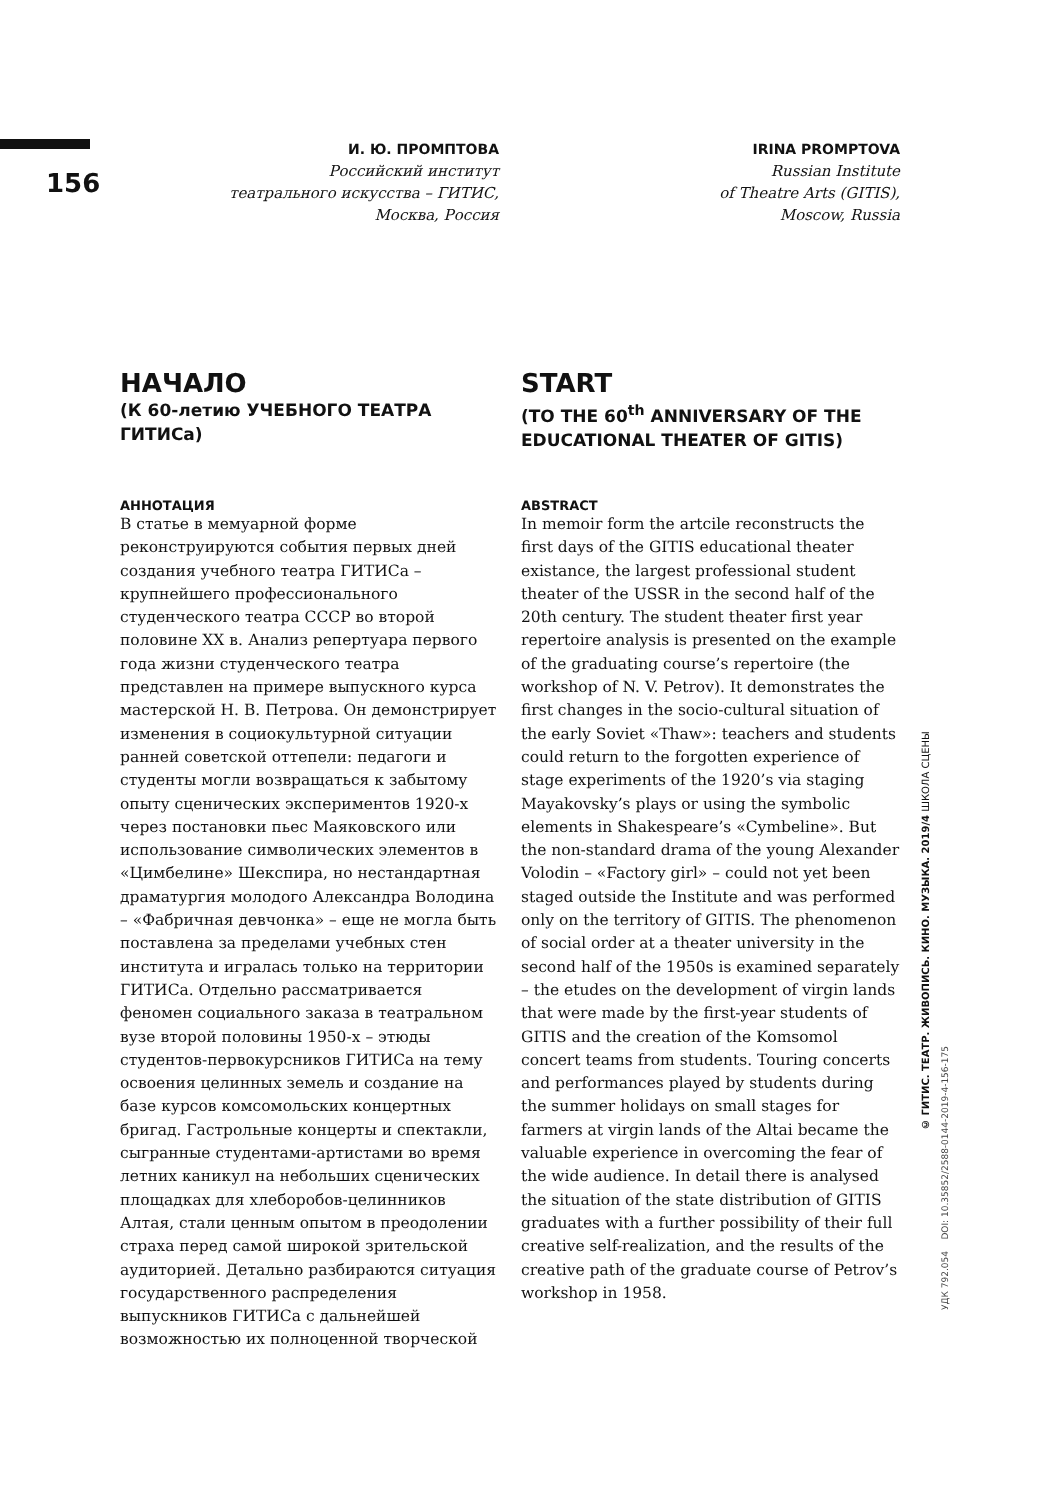156
И. Ю. ПРОМПТОВА
Российский институт
театрального искусства – ГИТИС,
Москва, Россия
НАЧАЛО
(К 60-летию УЧЕБНОГО ТЕАТРА ГИТИСа)
АННОТАЦИЯ
В статье в мемуарной форме реконструируются события первых дней создания учебного театра ГИТИСа – крупнейшего профессионального студенческого театра СССР во второй половине XX в. Анализ репертуара первого года жизни студенческого театра представлен на примере выпускного курса мастерской Н. В. Петрова. Он демонстрирует изменения в социокультурной ситуации ранней советской оттепели: педагоги и студенты могли возвращаться к забытому опыту сценических экспериментов 1920-х через постановки пьес Маяковского или использование символических элементов в «Цимбелине» Шекспира, но нестандартная драматургия молодого Александра Володина – «Фабричная девчонка» – еще не могла быть поставлена за пределами учебных стен института и игралась только на территории ГИТИСа. Отдельно рассматривается феномен социального заказа в театральном вузе второй половины 1950-х – этюды студентов-первокурсников ГИТИСа на тему освоения целинных земель и создание на базе курсов комсомольских концертных бригад. Гастрольные концерты и спектакли, сыгранные студентами-артистами во время летних каникул на небольших сценических площадках для хлеборобов-целинников Алтая, стали ценным опытом в преодолении страха перед самой широкой зрительской аудиторией. Детально разбираются ситуация государственного распределения выпускников ГИТИСа с дальнейшей возможностью их полноценной творческой
IRINA PROMPTOVA
Russian Institute
of Theatre Arts (GITIS),
Moscow, Russia
START
(TO THE 60<sup>th</sup> ANNIVERSARY OF THE EDUCATIONAL THEATER OF GITIS)
ABSTRACT
In memoir form the artcile reconstructs the first days of the GITIS educational theater existance, the largest professional student theater of the USSR in the second half of the 20th century. The student theater first year repertoire analysis is presented on the example of the graduating course’s repertoire (the workshop of N. V. Petrov). It demonstrates the first changes in the socio-cultural situation of the early Soviet «Thaw»: teachers and students could return to the forgotten experience of stage experiments of the 1920’s via staging Mayakovsky’s plays or using the symbolic elements in Shakespeare’s «Cymbeline». But the non-standard drama of the young Alexander Volodin – «Factory girl» – could not yet been staged outside the Institute and was performed only on the territory of GITIS. The phenomenon of social order at a theater university in the second half of the 1950s is examined separately – the etudes on the development of virgin lands that were made by the first-year students of GITIS and the creation of the Komsomol concert teams from students. Touring concerts and performances played by students during the summer holidays on small stages for farmers at virgin lands of the Altai became the valuable experience in overcoming the fear of the wide audience. In detail there is analysed the situation of the state distribution of GITIS graduates with a further possibility of their full creative self-realization, and the results of the creative path of the graduate course of Petrov’s workshop in 1958.
© ГИТИС. ТЕАТР. ЖИВОПИСЬ. КИНО. МУЗЫКА. 2019/4 ШКОЛА СЦЕНЫ
УДК 792.054 DOI: 10.35852/2588-0144-2019-4-156-175